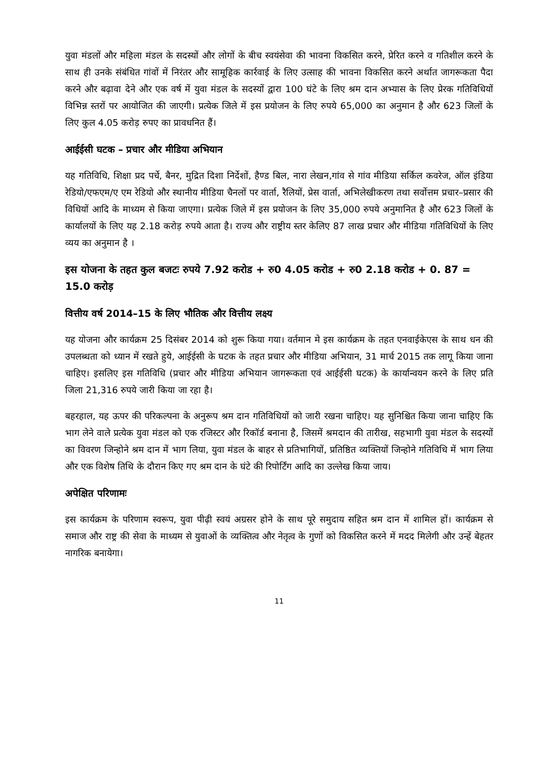युवा मंडलों और महिला मंडल के सदस्यों और लोगों के बीच स्वयंसेवा की भावना विकसित करने, प्रेरित करने व गतिशील करने के साथ ही उनके संबंधित गांवों में निरंतर और सामूहिक कार्रवाई के लिए उत्साह की भावना विकसित करने अर्थात जागरूकता पैदा करने और बढ़ावा देने और एक वर्ष में युवा मंडल के सदस्यों द्वारा 100 घंटे के लिए श्रम दान अभ्यास के लिए प्रेरक गतिविधियों विभिन्न स्तरों पर आयोजित की जाएगी। प्रत्येक जिले में इस प्रयोजन के लिए रुपये 65,000 का अनुमान है और 623 जिलों के लिए कुल 4.05 करोड़ रुपए का प्रावधनित हैं।
आईईसी घटक – प्रचार और मीडिया अभियान
यह गतिविधि, शिक्षा प्रद पर्चे, बैनर, मुद्रित दिशा निर्देशों, हैण्ड बिल, नारा लेखन,गांव से गांव मीडिया सर्किल कवरेज, ऑल इंडिया रेडियो/एफएम/ए एम रेडियो और स्थानीय मीडिया चैनलों पर वार्ता, रैलियों, प्रेस वार्ता, अभिलेखीकरण तथा सर्वोत्तम प्रचार–प्रसार की विधियों आदि के माध्यम से किया जाएगा। प्रत्येक जिले में इस प्रयोजन के लिए 35,000 रुपये अनुमानित है और 623 जिलों के कार्यालयों के लिए यह 2.18 करोड़ रुपये आता है। राज्य और राष्ट्रीय स्तर केलिए 87 लाख प्रचार और मीडिया गतिविधियों के लिए व्यय का अनुमान है ।
इस योजना के तहत कुल बजटः रुपये 7.92 करोड + रु0 4.05 करोड + रु0 2.18 करोड + 0. 87 = 15.0 करोड़
वित्तीय वर्ष 2014–15 के लिए भौतिक और वित्तीय लक्ष्य
यह योजना और कार्यक्रम 25 दिसंबर 2014 को शुरू किया गया। वर्तमान मे इस कार्यक्रम के तहत एनवाईकेएस के साथ धन की उपलब्धता को ध्यान में रखते हुये, आईईसी के घटक के तहत प्रचार और मीडिया अभियान, 31 मार्च 2015 तक लागू किया जाना चाहिए। इसलिए इस गतिविधि (प्रचार और मीडिया अभियान जागरूकता एवं आईईसी घटक) के कार्यान्वयन करने के लिए प्रति जिला 21,316 रुपये जारी किया जा रहा है।
बहरहाल, यह ऊपर की परिकल्पना के अनुरूप श्रम दान गतिविधियों को जारी रखना चाहिए। यह सुनिश्चित किया जाना चाहिए कि भाग लेने वाले प्रत्येक युवा मंडल को एक रजिस्टर और रिकॉर्ड बनाना है, जिसमें श्रमदान की तारीख, सहभागी युवा मंडल के सदस्यों का विवरण जिन्होने श्रम दान में भाग लिया, युवा मंडल के बाहर से प्रतिभागियों, प्रतिष्ठित व्यक्तियों जिन्होने गतिविधि में भाग लिया और एक विशेष तिथि के दौरान किए गए श्रम दान के घंटे की रिपोर्टिंग आदि का उल्लेख किया जाय।
अपेक्षित परिणामः
इस कार्यक्रम के परिणाम स्वरूप, युवा पीढ़ी स्वयं अग्रसर होने के साथ पूरे समुदाय सहित श्रम दान में शामिल हों। कार्यक्रम से समाज और राष्ट्र की सेवा के माध्यम से युवाओं के व्यक्तित्व और नेतृत्व के गुणों को विकसित करने में मदद मिलेगी और उन्हें बेहतर नागरिक बनायेगा।
11